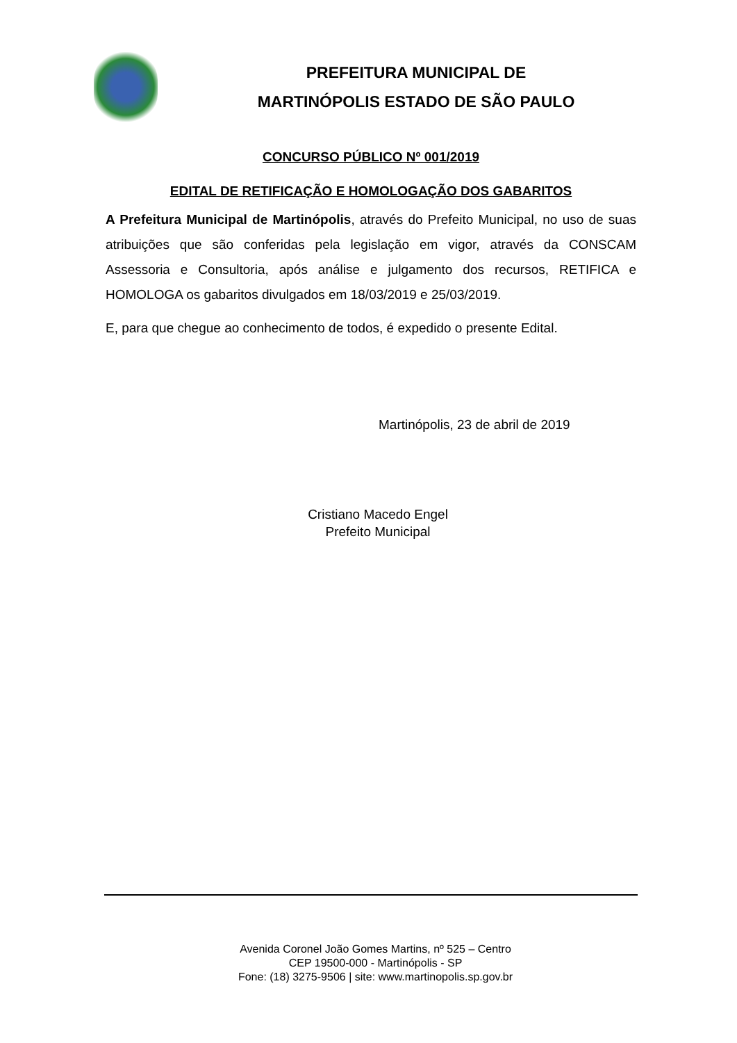PREFEITURA MUNICIPAL DE
MARTINÓPOLIS ESTADO DE SÃO PAULO
CONCURSO PÚBLICO Nº 001/2019
EDITAL DE RETIFICAÇÃO E HOMOLOGAÇÃO DOS GABARITOS
A Prefeitura Municipal de Martinópolis, através do Prefeito Municipal, no uso de suas atribuições que são conferidas pela legislação em vigor, através da CONSCAM Assessoria e Consultoria, após análise e julgamento dos recursos, RETIFICA e HOMOLOGA os gabaritos divulgados em 18/03/2019 e 25/03/2019.
E, para que chegue ao conhecimento de todos, é expedido o presente Edital.
Martinópolis, 23 de abril de 2019
Cristiano Macedo Engel
Prefeito Municipal
Avenida Coronel João Gomes Martins, nº 525 – Centro
CEP 19500-000 - Martinópolis - SP
Fone: (18) 3275-9506 | site: www.martinopolis.sp.gov.br